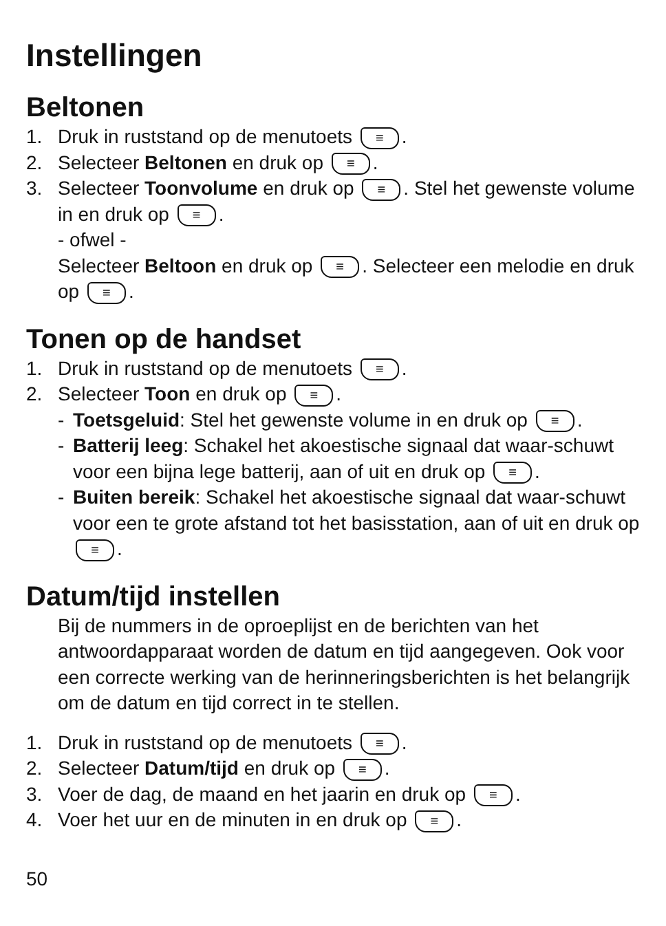Instellingen
Beltonen
1. Druk in ruststand op de menutoets ≡.
2. Selecteer Beltonen en druk op ≡.
3. Selecteer Toonvolume en druk op ≡. Stel het gewenste volume in en druk op ≡.
- ofwel -
Selecteer Beltoon en druk op ≡. Selecteer een melodie en druk op ≡.
Tonen op de handset
1. Druk in ruststand op de menutoets ≡.
2. Selecteer Toon en druk op ≡.
- Toetsgeluid: Stel het gewenste volume in en druk op ≡.
- Batterij leeg: Schakel het akoestische signaal dat waar-schuwt voor een bijna lege batterij, aan of uit en druk op ≡.
- Buiten bereik: Schakel het akoestische signaal dat waar-schuwt voor een te grote afstand tot het basisstation, aan of uit en druk op ≡.
Datum/tijd instellen
Bij de nummers in de oproeplijst en de berichten van het antwoordapparaat worden de datum en tijd aangegeven. Ook voor een correcte werking van de herinneringsberichten is het belangrijk om de datum en tijd correct in te stellen.
1. Druk in ruststand op de menutoets ≡.
2. Selecteer Datum/tijd en druk op ≡.
3. Voer de dag, de maand en het jaarin en druk op ≡.
4. Voer het uur en de minuten in en druk op ≡.
50